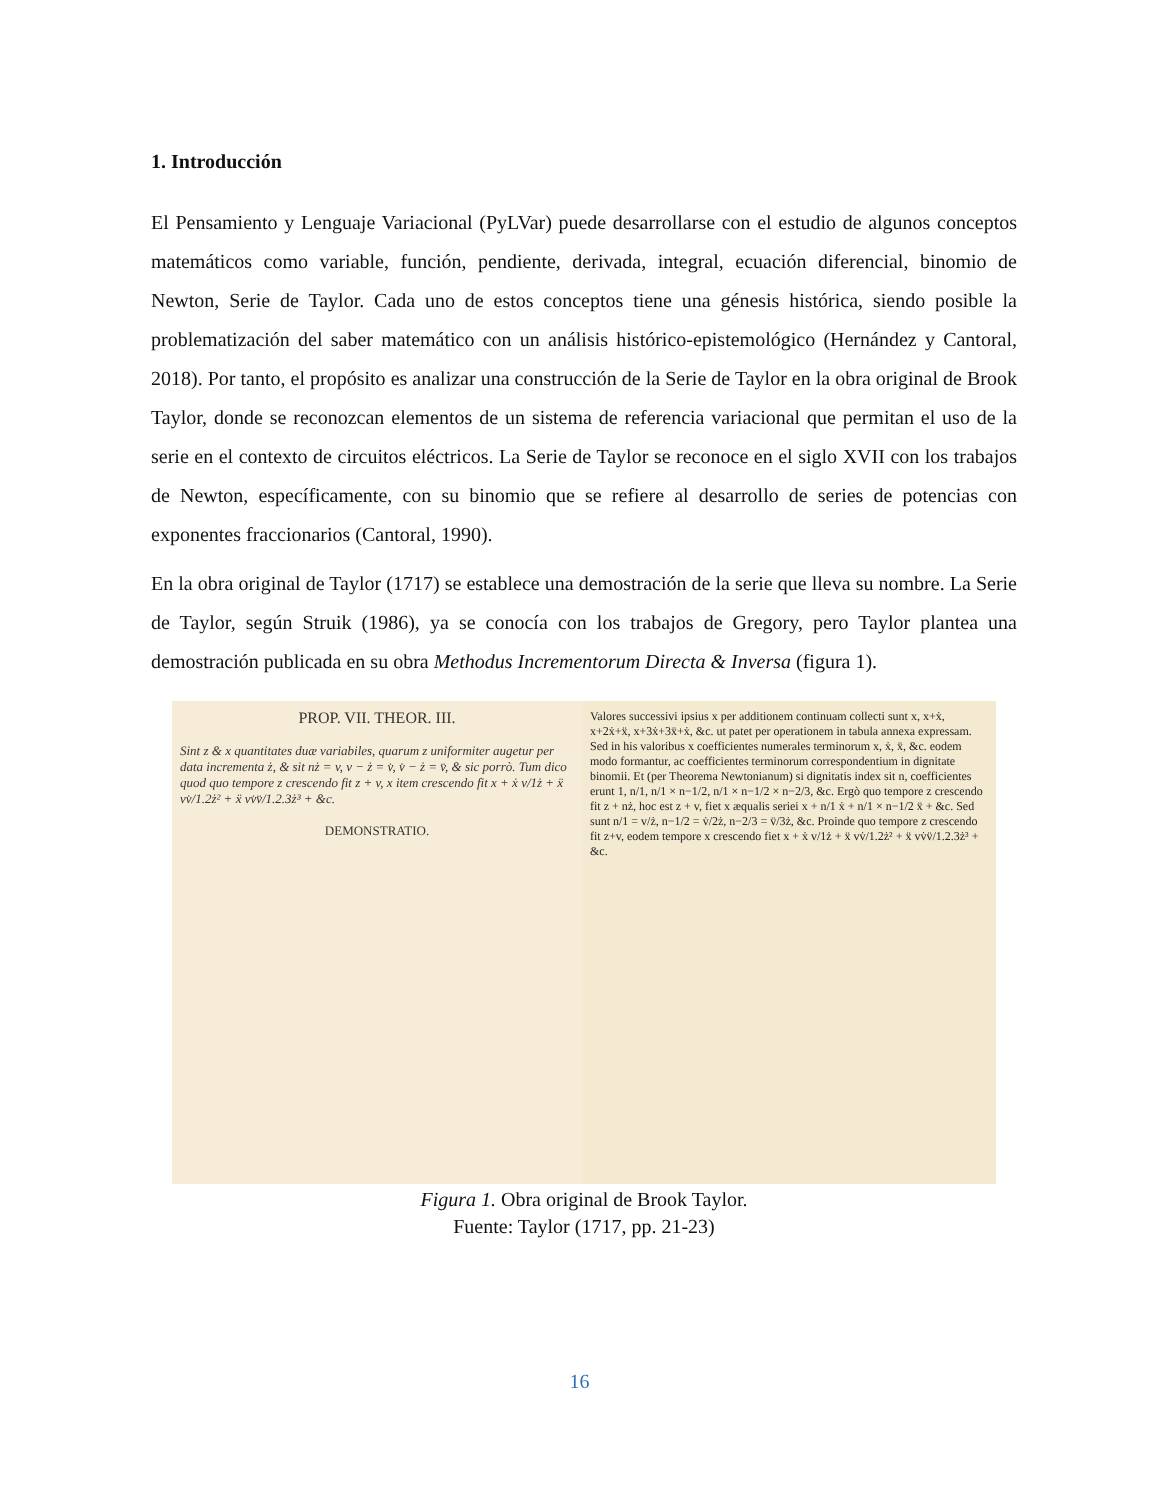1. Introducción
El Pensamiento y Lenguaje Variacional (PyLVar) puede desarrollarse con el estudio de algunos conceptos matemáticos como variable, función, pendiente, derivada, integral, ecuación diferencial, binomio de Newton, Serie de Taylor. Cada uno de estos conceptos tiene una génesis histórica, siendo posible la problematización del saber matemático con un análisis histórico-epistemológico (Hernández y Cantoral, 2018). Por tanto, el propósito es analizar una construcción de la Serie de Taylor en la obra original de Brook Taylor, donde se reconozcan elementos de un sistema de referencia variacional que permitan el uso de la serie en el contexto de circuitos eléctricos. La Serie de Taylor se reconoce en el siglo XVII con los trabajos de Newton, específicamente, con su binomio que se refiere al desarrollo de series de potencias con exponentes fraccionarios (Cantoral, 1990).
En la obra original de Taylor (1717) se establece una demostración de la serie que lleva su nombre. La Serie de Taylor, según Struik (1986), ya se conocía con los trabajos de Gregory, pero Taylor plantea una demostración publicada en su obra Methodus Incrementorum Directa & Inversa (figura 1).
PROP. VII. THEOR. III.
Sint z & x quantitates duæ variabiles, quarum z uniformiter augetur per data incrementa ż, & sit nż = v, v − ż = v̇, v̇ − ż = v̈, & sic porrò. Tum dico quod quo tempore z crescendo fit z + v, x item crescendo fit x + ẋ v/1ż + ẍ vv̇/1.2ż² + ẍ vv̇v̈/1.2.3ż³ + &c.
DEMONSTRATIO.
Valores successivi ipsius x per additionem continuam collecti sunt x, x+ẋ, x+2ẋ+ẍ, x+3ẋ+3ẍ+ẋ, &c. ut patet per operationem in tabula annexa expressam. Sed in his valoribus x coefficientes numerales terminorum x, ẋ, ẍ, &c. eodem modo formantur, ac coefficientes terminorum correspondentium in dignitate binomii. Et (per Theorema Newtonianum) si dignitatis index sit n, coefficientes erunt 1, n/1, n/1 × n−1/2, n/1 × n−1/2 × n−2/3, &c. Ergò quo tempore z crescendo fit z + nż, hoc est z + v, fiet x æqualis seriei x + n/1 ẋ + n/1 × n−1/2 ẍ + &c. Sed sunt n/1 = v/ż, n−1/2 = v̇/2ż, n−2/3 = v̈/3ż, &c. Proinde quo tempore z crescendo fit z+v, eodem tempore x crescendo fiet x + ẋ v/1ż + ẍ vv̇/1.2ż² + ẍ vv̇v̈/1.2.3ż³ + &c.
Figura 1. Obra original de Brook Taylor.
Fuente: Taylor (1717, pp. 21-23)
16